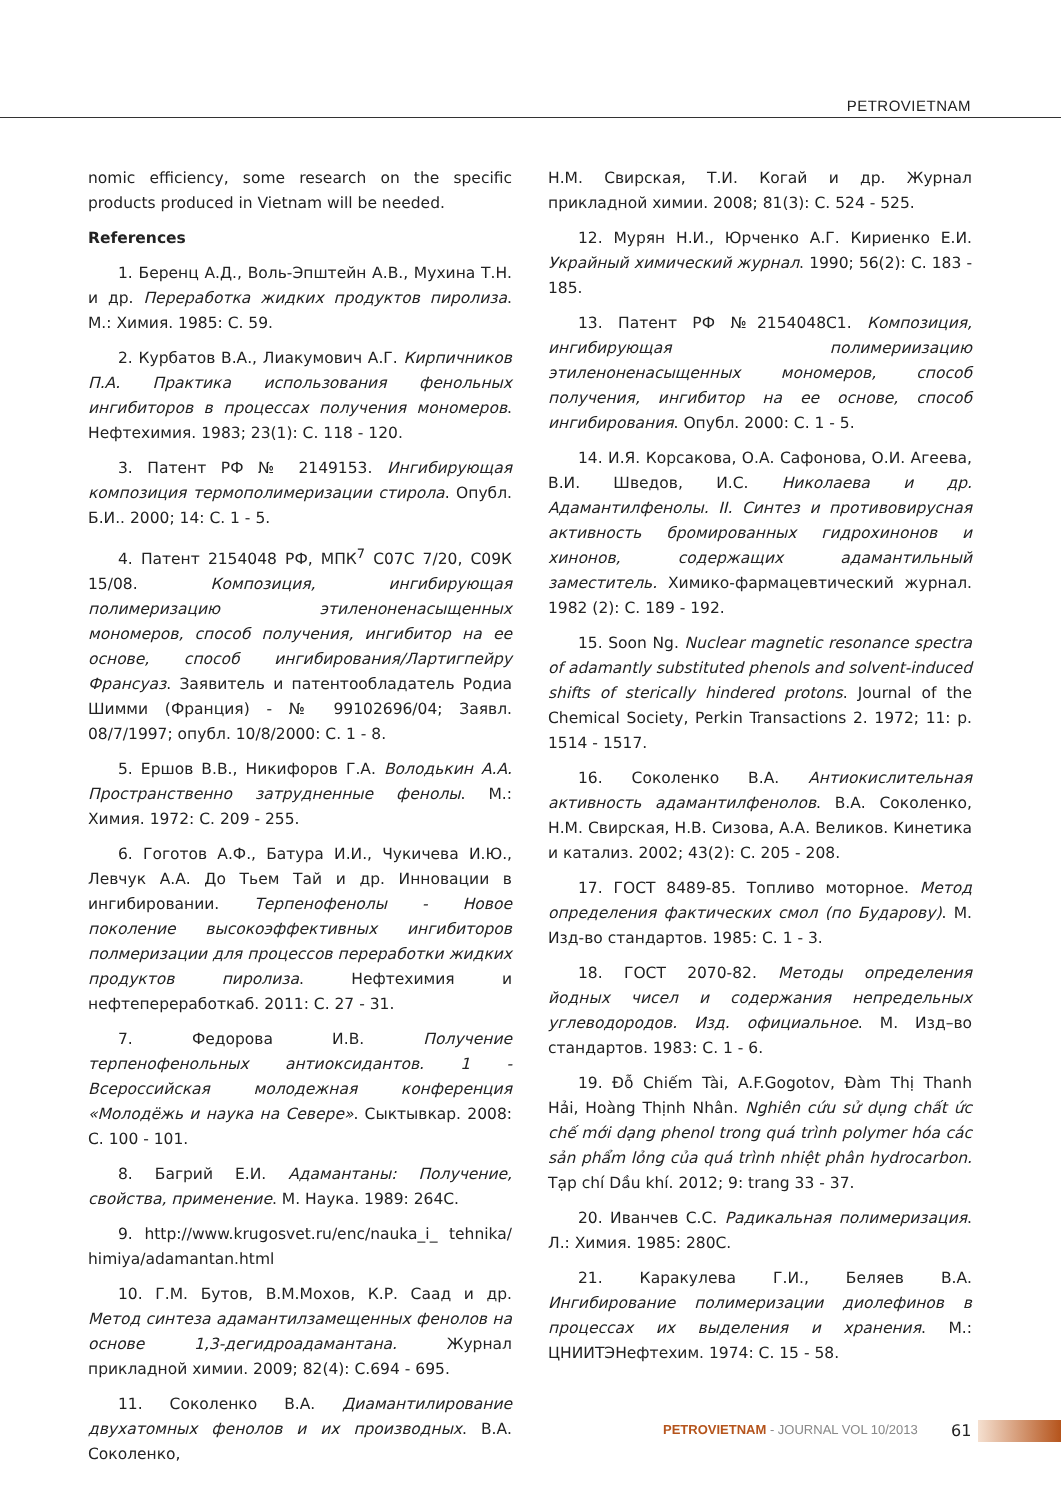PETROVIETNAM
nomic efficiency, some research on the specific products produced in Vietnam will be needed.
References
1. Беренц А.Д., Воль-Эпштейн А.В., Мухина Т.Н. и др. Переработка жидких продуктов пиролиза. М.: Химия. 1985: С. 59.
2. Курбатов В.А., Лиакумович А.Г. Кирпичников П.А. Практика использования фенольных ингибиторов в процессах получения мономеров. Нефтехимия. 1983; 23(1): С. 118 - 120.
3. Патент РФ № 2149153. Ингибирующая композиция термополимеризации стирола. Опубл. Б.И.. 2000; 14: С. 1 - 5.
4. Патент 2154048 РФ, МПК<sup>7</sup> С07С 7/20, С09К 15/08. Композиция, ингибирующая полимеризацию этиленоненасыщенных мономеров, способ получения, ингибитор на ее основе, способ ингибирования/Лартигпейру Франсуаз. Заявитель и патентообладатель Родиа Шимми (Франция) - № 99102696/04; Заявл. 08/7/1997; опубл. 10/8/2000: С. 1 - 8.
5. Ершов В.В., Никифоров Г.А. Володькин А.А. Пространственно затрудненные фенолы. М.: Химия. 1972: С. 209 - 255.
6. Гоготов А.Ф., Батура И.И., Чукичева И.Ю., Левчук А.А. До Тьем Тай и др. Инновации в ингибировании. Терпенофенолы - Новое поколение высокоэффективных ингибиторов полмеризации для процессов переработки жидких продуктов пиролиза. Нефтехимия и нефтепереработкаб. 2011: С. 27 - 31.
7. Федорова И.В. Получение терпенофенольных антиоксидантов. 1 - Всероссийская молодежная конференция «Молодёжь и наука на Севере». Сыктывкар. 2008: С. 100 - 101.
8. Багрий Е.И. Адамантаны: Получение, свойства, применение. М. Наука. 1989: 264С.
9. http://www.krugosvet.ru/enc/nauka_i_ tehnika/ himiya/adamantan.html
10. Г.М. Бутов, В.М.Мохов, К.Р. Саад и др. Метод синтеза адамантилзамещенных фенолов на основе 1,3-дегидроадамантана. Журнал прикладной химии. 2009; 82(4): С.694 - 695.
11. Соколенко В.А. Диамантилирование двухатомных фенолов и их производных. В.А. Соколенко,
Н.М. Свирская, Т.И. Когай и др. Журнал прикладной химии. 2008; 81(3): С. 524 - 525.
12. Мурян Н.И., Юрченко А.Г. Кириенко Е.И. Украйный химический журнал. 1990; 56(2): С. 183 - 185.
13. Патент РФ №2154048С1. Композиция, ингибирующая полимериизацию этиленоненасыщенных мономеров, способ получения, ингибитор на ее основе, способ ингибирования. Опубл. 2000: С. 1 - 5.
14. И.Я. Корсакова, О.А. Сафонова, О.И. Агеева, В.И. Шведов, И.С. Николаева и др. Адамантилфенолы. II. Синтез и противовирусная активность бромированных гидрохинонов и хинонов, содержащих адамантильный заместитель. Химико-фармацевтический журнал. 1982 (2): С. 189 - 192.
15. Soon Ng. Nuclear magnetic resonance spectra of adamantly substituted phenols and solvent-induced shifts of sterically hindered protons. Journal of the Chemical Society, Perkin Transactions 2. 1972; 11: p. 1514 - 1517.
16. Соколенко В.А. Антиокислительная активность адамантилфенолов. В.А. Соколенко, Н.М. Свирская, Н.В. Сизова, А.А. Великов. Кинетика и катализ. 2002; 43(2): С. 205 - 208.
17. ГОСТ 8489-85. Топливо моторное. Метод определения фактических смол (по Бударову). М. Изд-во стандартов. 1985: С. 1 - 3.
18. ГОСТ 2070-82. Методы определения йодных чисел и содержания непредельных углеводородов. Изд. официальное. М. Изд–во стандартов. 1983: С. 1 - 6.
19. Đỗ Chiếm Tài, A.F.Gogotov, Đàm Thị Thanh Hải, Hoàng Thịnh Nhân. Nghiên cứu sử dụng chất ức chế mới dạng phenol trong quá trình polymer hóa các sản phẩm lỏng của quá trình nhiệt phân hydrocarbon. Tạp chí Dầu khí. 2012; 9: trang 33 - 37.
20. Иванчев С.С. Радикальная полимеризация. Л.: Химия. 1985: 280С.
21. Каракулева Г.И., Беляев В.А. Ингибирование полимеризации диолефинов в процессах их выделения и хранения. М.: ЦНИИТЭНефтехим. 1974: С. 15 - 58.
PETROVIETNAM - JOURNAL VOL 10/2013 61